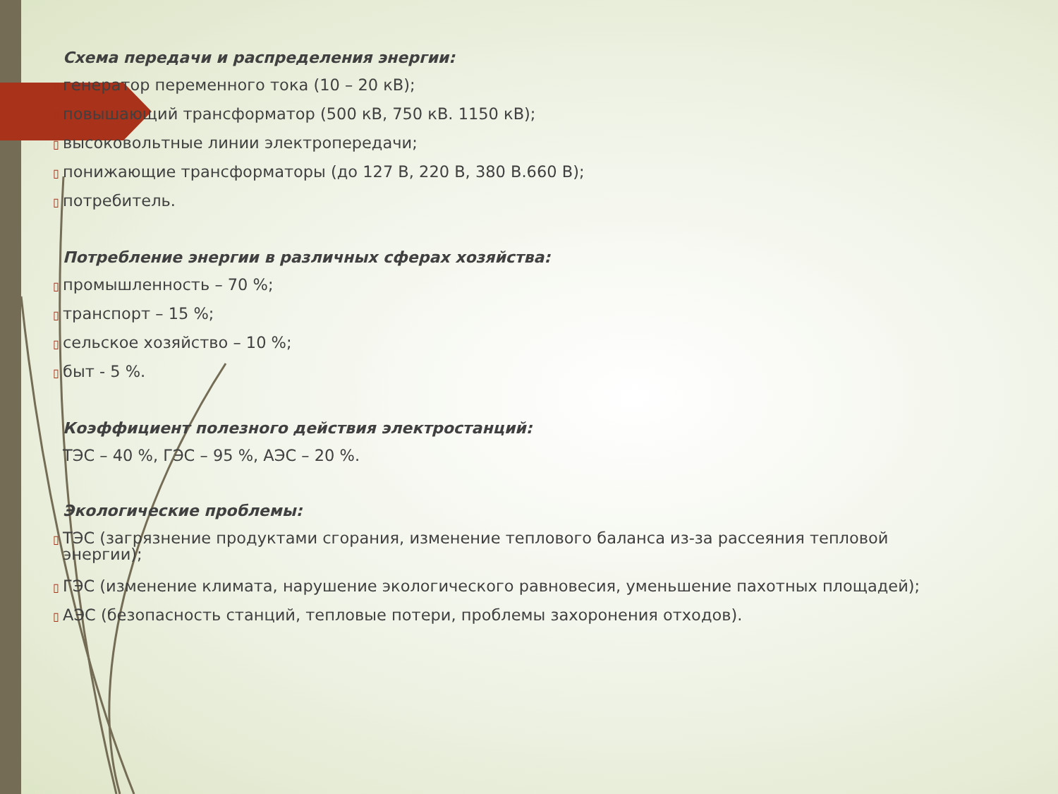Схема передачи и распределения энергии:
▯ генератор переменного тока (10 – 20 кВ);
▯ повышающий трансформатор (500 кВ, 750 кВ. 1150 кВ);
▯ высоковольтные линии электропередачи;
▯ понижающие трансформаторы (до 127 В, 220 В, 380 В.660 В);
▯ потребитель.
Потребление энергии в различных сферах хозяйства:
▯ промышленность – 70 %;
▯ транспорт – 15 %;
▯ сельское хозяйство – 10 %;
▯ быт - 5 %.
Коэффициент полезного действия электростанций:
ТЭС – 40 %, ГЭС – 95 %, АЭС – 20 %.
Экологические проблемы:
▯ ТЭС (загрязнение продуктами сгорания, изменение теплового баланса из-за рассеяния тепловой
энергии);
▯ ГЭС (изменение климата, нарушение экологического равновесия, уменьшение пахотных площадей);
▯ АЭС (безопасность станций, тепловые потери, проблемы захоронения отходов).